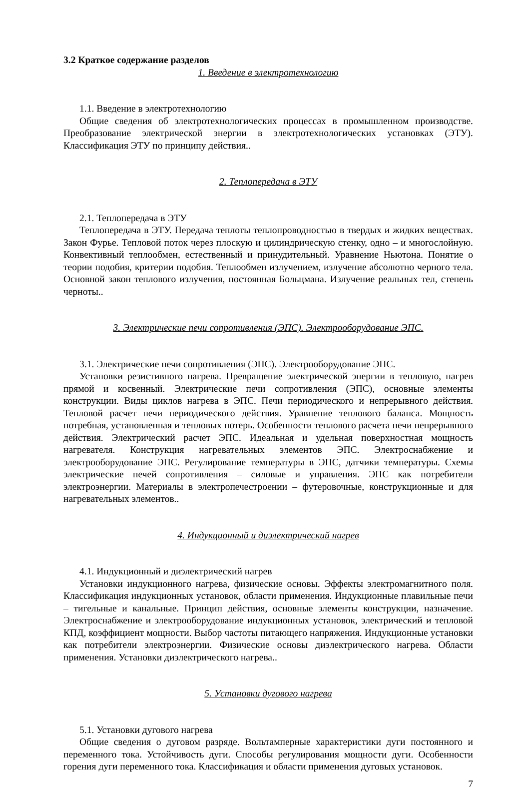3.2 Краткое содержание разделов
1. Введение в электротехнологию
1.1. Введение в электротехнологию
Общие сведения об электротехнологических процессах в промышленном производстве. Преобразование электрической энергии в электротехнологических установках (ЭТУ). Классификация ЭТУ по принципу действия..
2. Теплопередача в ЭТУ
2.1. Теплопередача в ЭТУ
Теплопередача в ЭТУ. Передача теплоты теплопроводностью в твердых и жидких веществах. Закон Фурье. Тепловой поток через плоскую и цилиндрическую стенку, одно – и многослойную. Конвективный теплообмен, естественный и принудительный. Уравнение Ньютона. Понятие о теории подобия, критерии подобия. Теплообмен излучением, излучение абсолютно черного тела. Основной закон теплового излучения, постоянная Больцмана. Излучение реальных тел, степень черноты..
3. Электрические печи сопротивления (ЭПС). Электрооборудование ЭПС.
3.1. Электрические печи сопротивления (ЭПС). Электрооборудование ЭПС.
Установки резистивного нагрева. Превращение электрической энергии в тепловую, нагрев прямой и косвенный. Электрические печи сопротивления (ЭПС), основные элементы конструкции. Виды циклов нагрева в ЭПС. Печи периодического и непрерывного действия. Тепловой расчет печи периодического действия. Уравнение теплового баланса. Мощность потребная, установленная и тепловых потерь. Особенности теплового расчета печи непрерывного действия. Электрический расчет ЭПС. Идеальная и удельная поверхностная мощность нагревателя. Конструкция нагревательных элементов ЭПС. Электроснабжение и электрооборудование ЭПС. Регулирование температуры в ЭПС, датчики температуры. Схемы электрические печей сопротивления – силовые и управления. ЭПС как потребители электроэнергии. Материалы в электропечестроении – футеровочные, конструкционные и для нагревательных элементов..
4. Индукционный и диэлектрический нагрев
4.1. Индукционный и диэлектрический нагрев
Установки индукционного нагрева, физические основы. Эффекты электромагнитного поля. Классификация индукционных установок, области применения. Индукционные плавильные печи – тигельные и канальные. Принцип действия, основные элементы конструкции, назначение. Электроснабжение и электрооборудование индукционных установок, электрический и тепловой КПД, коэффициент мощности. Выбор частоты питающего напряжения. Индукционные установки как потребители электроэнергии. Физические основы диэлектрического нагрева. Области применения. Установки диэлектрического нагрева..
5. Установки дугового нагрева
5.1. Установки дугового нагрева
Общие сведения о дуговом разряде. Вольтамперные характеристики дуги постоянного и переменного тока. Устойчивость дуги. Способы регулирования мощности дуги. Особенности горения дуги переменного тока. Классификация и области применения дуговых установок.
7